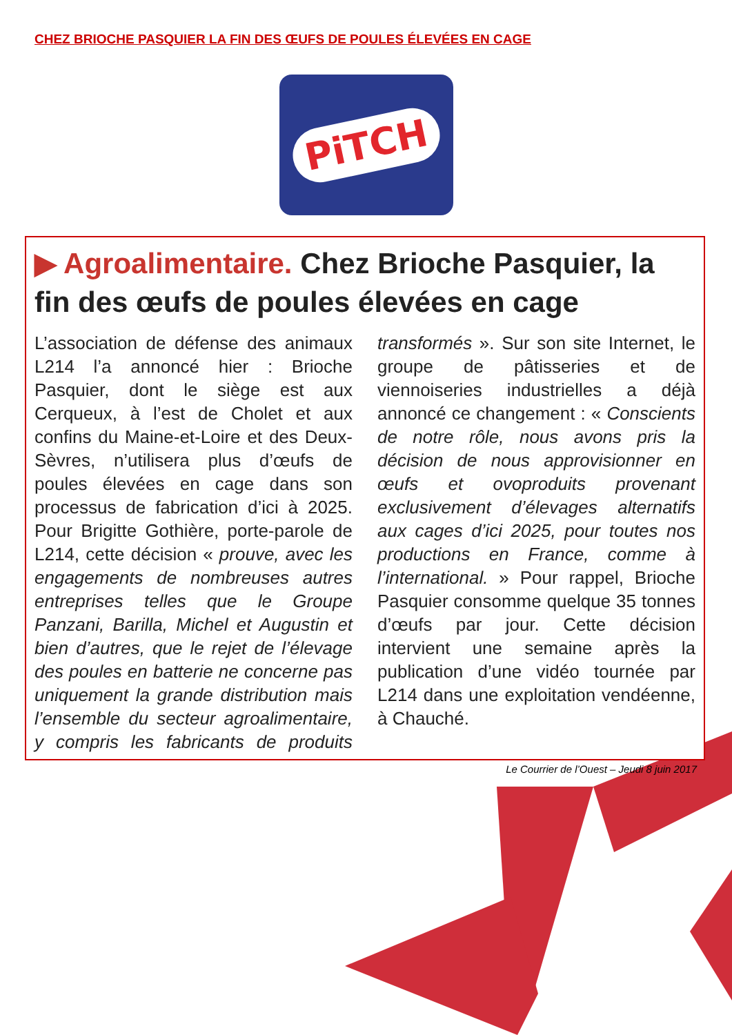CHEZ BRIOCHE PASQUIER LA FIN DES ŒUFS DE POULES ÉLEVÉES EN CAGE
PiTCH
▶ Agroalimentaire. Chez Brioche Pasquier, la fin des œufs de poules élevées en cage
L’association de défense des animaux L214 l’a annoncé hier : Brioche Pasquier, dont le siège est aux Cerqueux, à l’est de Cholet et aux confins du Maine-et-Loire et des Deux-Sèvres, n’utilisera plus d’œufs de poules élevées en cage dans son processus de fabrication d’ici à 2025. Pour Brigitte Gothière, porte-parole de L214, cette décision « prouve, avec les engagements de nombreuses autres entreprises telles que le Groupe Panzani, Barilla, Michel et Augustin et bien d’autres, que le rejet de l’élevage des poules en batterie ne concerne pas uniquement la grande distribution mais l’ensemble du secteur agroalimentaire, y compris les fabricants de produits transformés ». Sur son site Internet, le groupe de pâtisseries et de viennoiseries industrielles a déjà annoncé ce changement : « Conscients de notre rôle, nous avons pris la décision de nous approvisionner en œufs et ovoproduits provenant exclusivement d’élevages alternatifs aux cages d’ici 2025, pour toutes nos productions en France, comme à l’international. » Pour rappel, Brioche Pasquier consomme quelque 35 tonnes d’œufs par jour. Cette décision intervient une semaine après la publication d’une vidéo tournée par L214 dans une exploitation vendéenne, à Chauché.
Le Courrier de l’Ouest – Jeudi 8 juin 2017